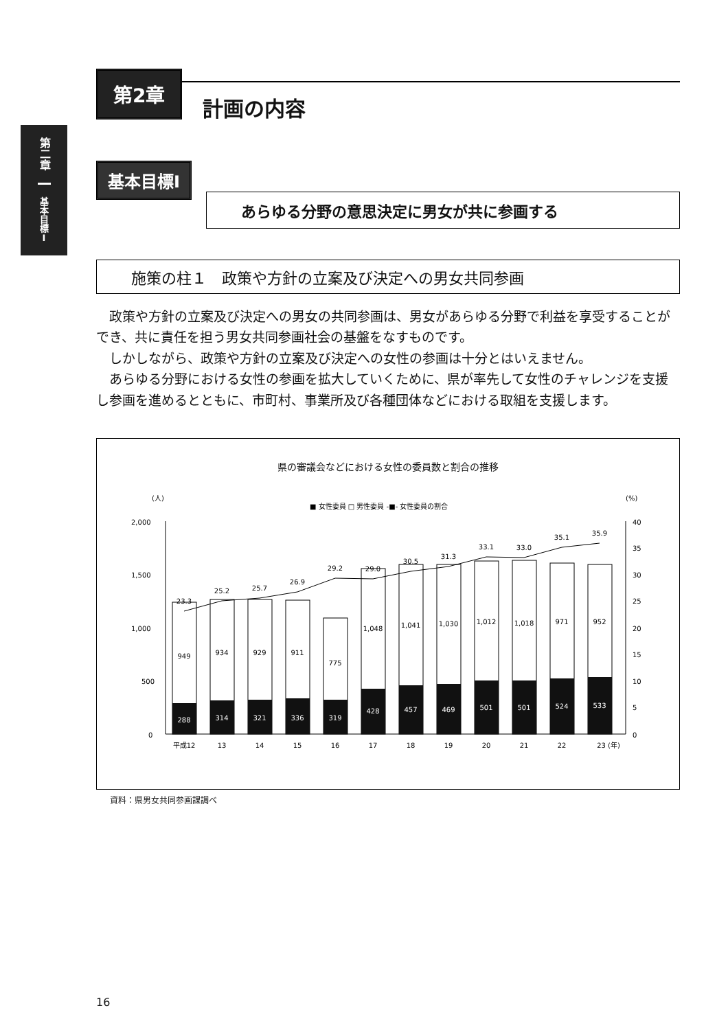第二章
基本目標Ⅰ
第2章
計画の内容
基本目標Ⅰ
あらゆる分野の意思決定に男女が共に参画する
施策の柱１　政策や方針の立案及び決定への男女共同参画
政策や方針の立案及び決定への男女の共同参画は、男女があらゆる分野で利益を享受することができ、共に責任を担う男女共同参画社会の基盤をなすものです。
しかしながら、政策や方針の立案及び決定への女性の参画は十分とはいえません。
あらゆる分野における女性の参画を拡大していくために、県が率先して女性のチャレンジを支援し参画を進めるとともに、市町村、事業所及び各種団体などにおける取組を支援します。
県の審議会などにおける女性の委員数と割合の推移
(人)
(%)
■ 女性委員 □ 男性委員 -■- 女性委員の割合
2,000
1,500
1,000
500
0
40
35
30
25
20
15
10
5
0
288
314
321
336
319
428
457
469
501
501
524
533
949
934
929
911
775
1,048
1,041
1,030
1,012
1,018
971
952
23.3
25.2
25.7
26.9
29.2
29.0
30.5
31.3
33.1
33.0
35.1
35.9
平成12
13
14
15
16
17
18
19
20
21
22
23 (年)
資料：県男女共同参画課調べ
16